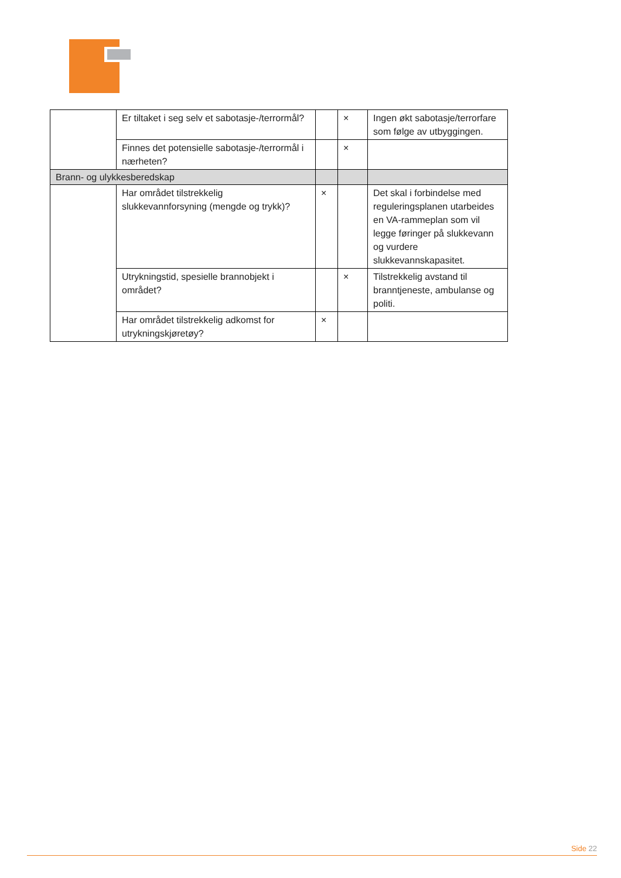| | Er tiltaket i seg selv et sabotasje-/terrormål? | | × | Ingen økt sabotasje/terrorfare som følge av utbyggingen. |
| | Finnes det potensielle sabotasje-/terrormål i nærheten? | | × | |
| Brann- og ulykkesberedskap | | | | |
| | Har området tilstrekkelig slukkevannforsyning (mengde og trykk)? | × | | Det skal i forbindelse med reguleringsplanen utarbeides en VA-rammeplan som vil legge føringer på slukkevann og vurdere slukkevannskapasitet. |
| | Utrykningstid, spesielle brannobjekt i området? | | × | Tilstrekkelig avstand til branntjeneste, ambulanse og politi. |
| | Har området tilstrekkelig adkomst for utrykningskjøretøy? | × | | |
Side 22